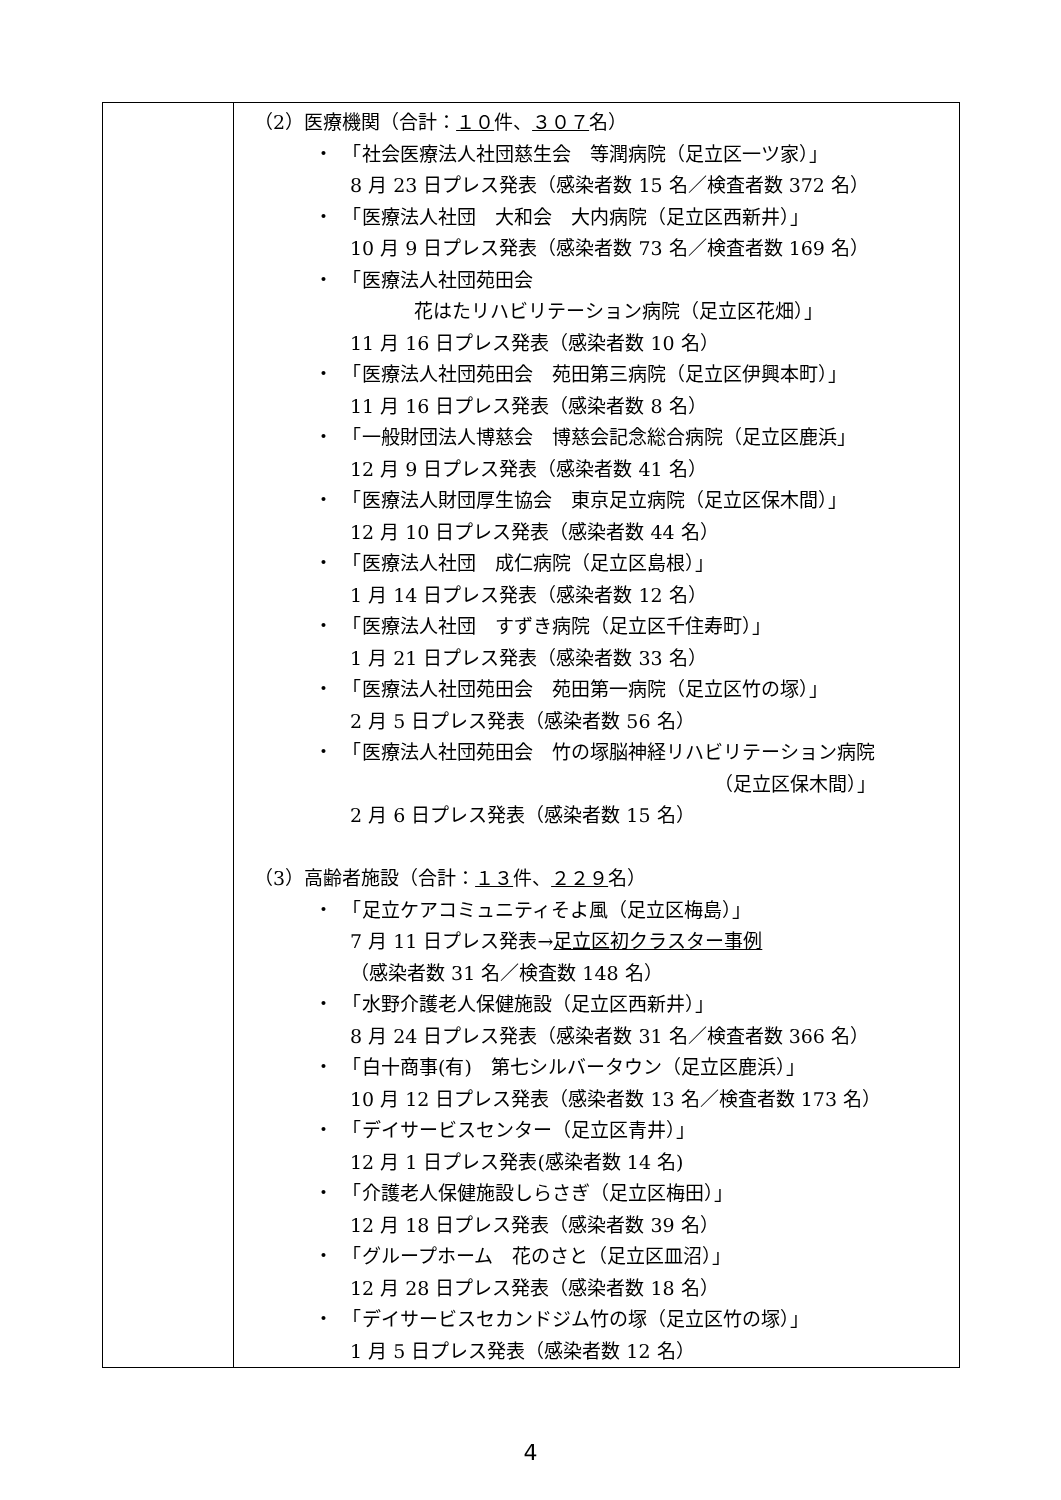| | （2）医療機関（合計： １０ 件、 ３０７ 名） ・ 「社会医療法人社団慈生会 等潤病院（足立区一ツ家）」 8 月 23 日プレス発表（感染者数 15 名／検査者数 372 名） ・ 「医療法人社団 大和会 大内病院（足立区西新井）」 10 月 9 日プレス発表（感染者数 73 名／検査者数 169 名） ・ 「医療法人社団苑田会 花はたリハビリテーション病院（足立区花畑）」 11 月 16 日プレス発表（感染者数 10 名） ・ 「医療法人社団苑田会 苑田第三病院（足立区伊興本町）」 11 月 16 日プレス発表（感染者数 8 名） ・ 「一般財団法人博慈会 博慈会記念総合病院（足立区鹿浜」 12 月 9 日プレス発表（感染者数 41 名） ・ 「医療法人財団厚生協会 東京足立病院（足立区保木間）」 12 月 10 日プレス発表（感染者数 44 名） ・ 「医療法人社団 成仁病院（足立区島根）」 1 月 14 日プレス発表（感染者数 12 名） ・ 「医療法人社団 すずき病院（足立区千住寿町）」 1 月 21 日プレス発表（感染者数 33 名） ・ 「医療法人社団苑田会 苑田第一病院（足立区竹の塚）」 2 月 5 日プレス発表（感染者数 56 名） ・ 「医療法人社団苑田会 竹の塚脳神経リハビリテーション病院 （足立区保木間）」 2 月 6 日プレス発表（感染者数 15 名） （3）高齢者施設（合計： １３ 件、 ２２９ 名） ・ 「足立ケアコミュニティそよ風（足立区梅島）」 7 月 11 日プレス発表→ 足立区初クラスター事例 （感染者数 31 名／検査数 148 名） ・ 「水野介護老人保健施設（足立区西新井）」 8 月 24 日プレス発表（感染者数 31 名／検査者数 366 名） ・ 「白十商事(有) 第七シルバータウン（足立区鹿浜）」 10 月 12 日プレス発表（感染者数 13 名／検査者数 173 名） ・ 「デイサービスセンター（足立区青井）」 12 月 1 日プレス発表(感染者数 14 名) ・ 「介護老人保健施設しらさぎ（足立区梅田）」 12 月 18 日プレス発表（感染者数 39 名） ・ 「グループホーム 花のさと（足立区皿沼）」 12 月 28 日プレス発表（感染者数 18 名） ・ 「デイサービスセカンドジム竹の塚（足立区竹の塚）」 1 月 5 日プレス発表（感染者数 12 名） |
4